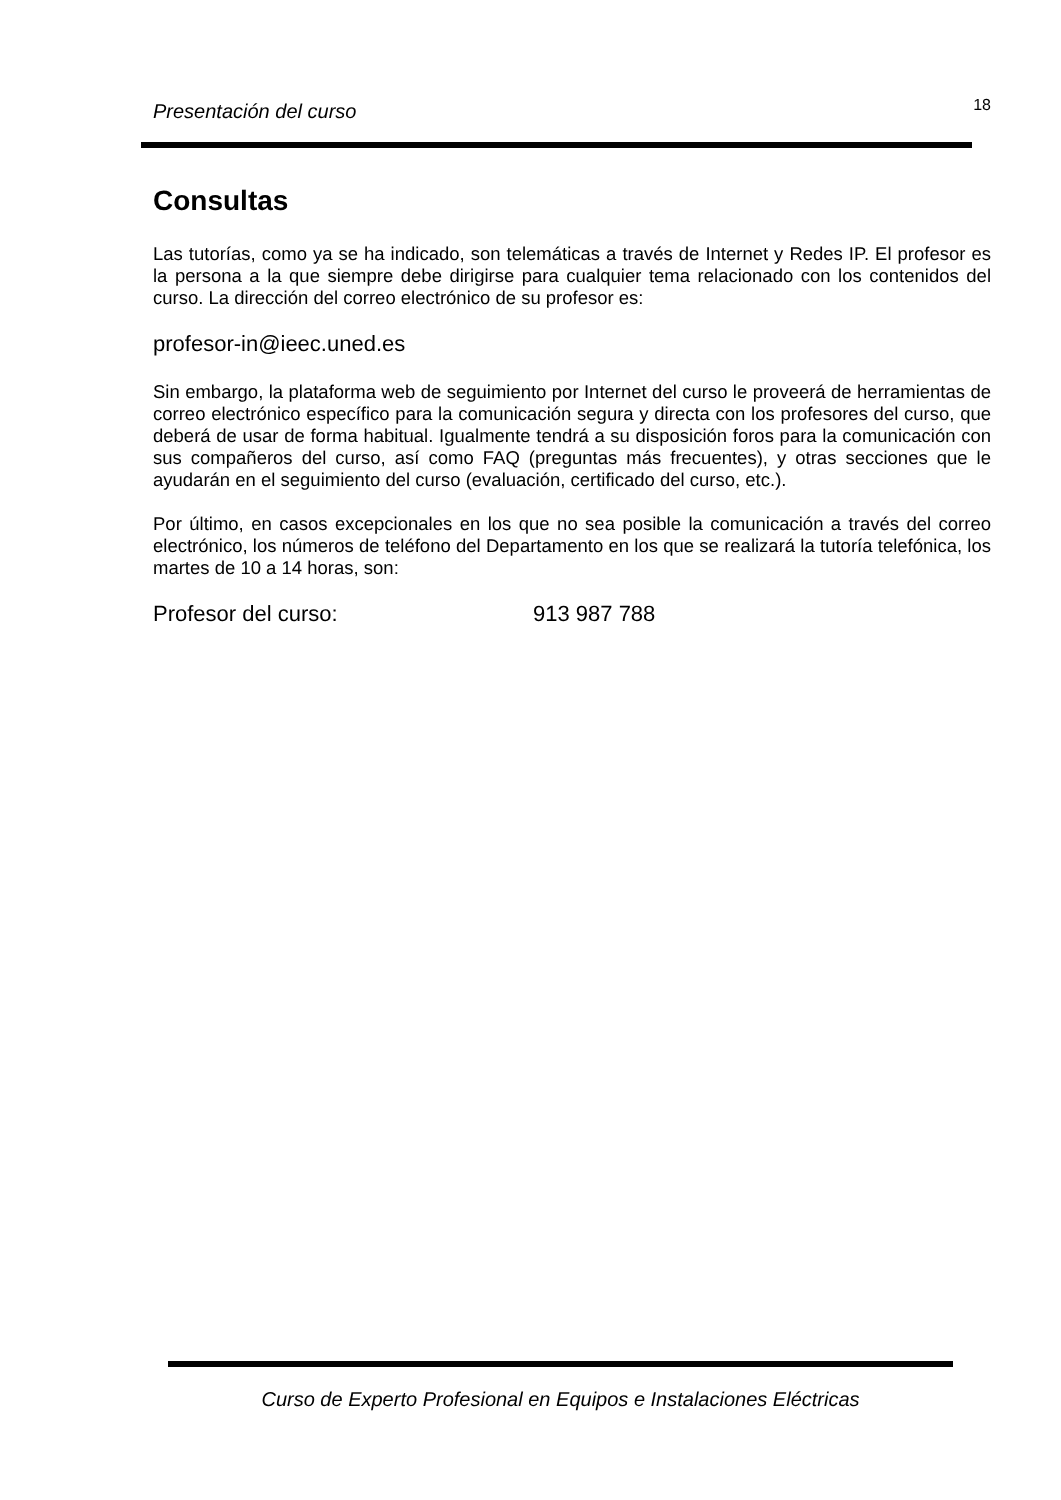Presentación del curso 18
Consultas
Las tutorías, como ya se ha indicado, son telemáticas a través de Internet y Redes IP. El profesor es la persona a la que siempre debe dirigirse para cualquier tema relacionado con los contenidos del curso. La dirección del correo electrónico de su profesor es:
profesor-in@ieec.uned.es
Sin embargo, la plataforma web de seguimiento por Internet del curso le proveerá de herramientas de correo electrónico específico para la comunicación segura y directa con los profesores del curso, que deberá de usar de forma habitual. Igualmente tendrá a su disposición foros para la comunicación con sus compañeros del curso, así como FAQ (preguntas más frecuentes), y otras secciones que le ayudarán en el seguimiento del curso (evaluación, certificado del curso, etc.).
Por último, en casos excepcionales en los que no sea posible la comunicación a través del correo electrónico, los números de teléfono del Departamento en los que se realizará la tutoría telefónica, los martes de 10 a 14 horas, son:
Profesor del curso: 913 987 788
Curso de Experto Profesional en Equipos e Instalaciones Eléctricas